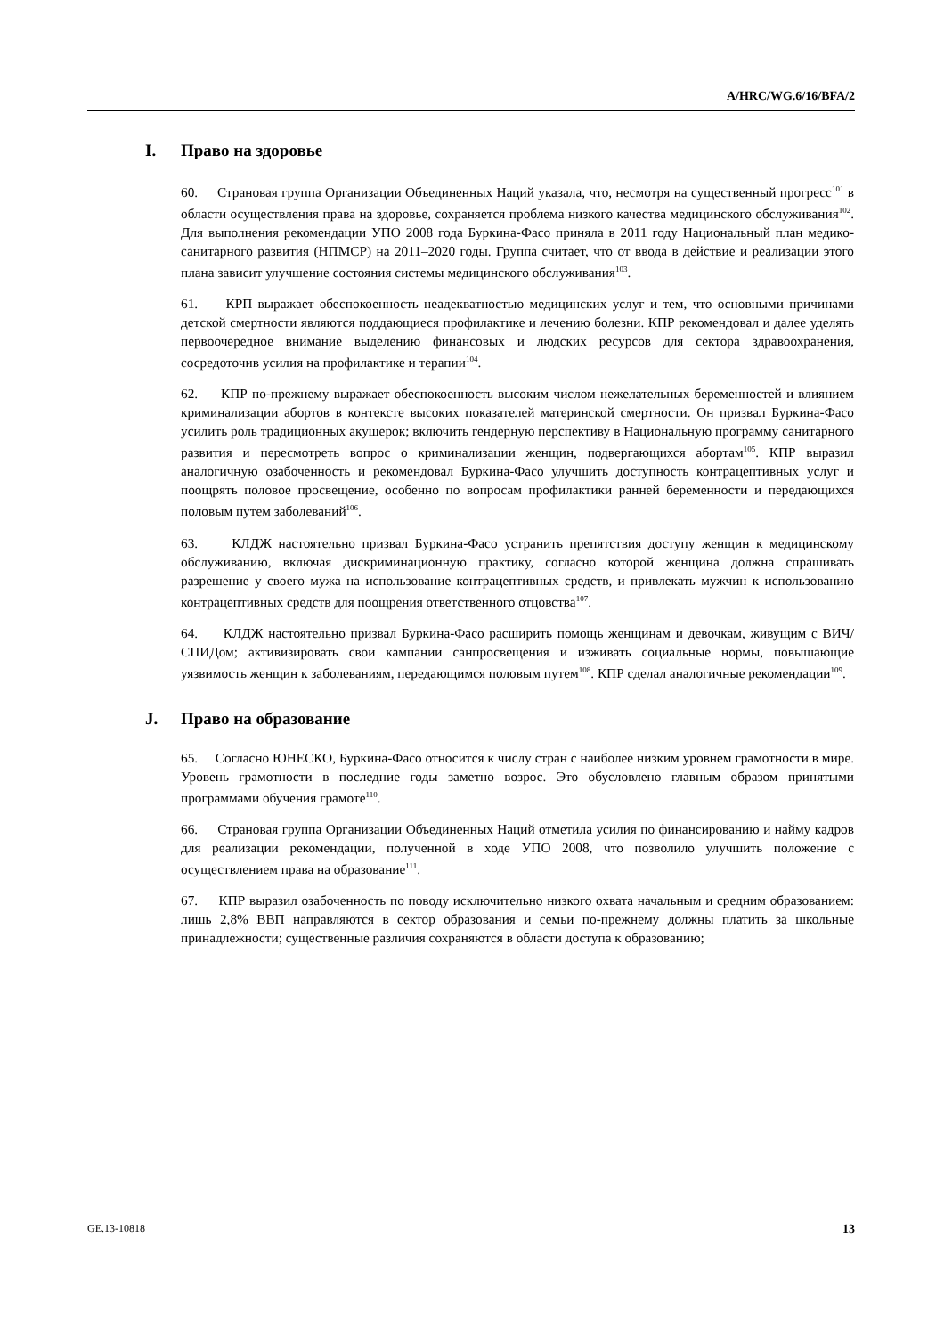A/HRC/WG.6/16/BFA/2
I. Право на здоровье
60. Страновая группа Организации Объединенных Наций указала, что, несмотря на существенный прогресс<sup>101</sup> в области осуществления права на здоровье, сохраняется проблема низкого качества медицинского обслуживания<sup>102</sup>. Для выполнения рекомендации УПО 2008 года Буркина-Фасо приняла в 2011 году Национальный план медико-санитарного развития (НПМСР) на 2011–2020 годы. Группа считает, что от ввода в действие и реализации этого плана зависит улучшение состояния системы медицинского обслуживания<sup>103</sup>.
61. КРП выражает обеспокоенность неадекватностью медицинских услуг и тем, что основными причинами детской смертности являются поддающиеся профилактике и лечению болезни. КПР рекомендовал и далее уделять первоочередное внимание выделению финансовых и людских ресурсов для сектора здравоохранения, сосредоточив усилия на профилактике и терапии<sup>104</sup>.
62. КПР по-прежнему выражает обеспокоенность высоким числом нежелательных беременностей и влиянием криминализации абортов в контексте высоких показателей материнской смертности. Он призвал Буркина-Фасо усилить роль традиционных акушерок; включить гендерную перспективу в Национальную программу санитарного развития и пересмотреть вопрос о криминализации женщин, подвергающихся абортам<sup>105</sup>. КПР выразил аналогичную озабоченность и рекомендовал Буркина-Фасо улучшить доступность контрацептивных услуг и поощрять половое просвещение, особенно по вопросам профилактики ранней беременности и передающихся половым путем заболеваний<sup>106</sup>.
63. КЛДЖ настоятельно призвал Буркина-Фасо устранить препятствия доступу женщин к медицинскому обслуживанию, включая дискриминационную практику, согласно которой женщина должна спрашивать разрешение у своего мужа на использование контрацептивных средств, и привлекать мужчин к использованию контрацептивных средств для поощрения ответственного отцовства<sup>107</sup>.
64. КЛДЖ настоятельно призвал Буркина-Фасо расширить помощь женщинам и девочкам, живущим с ВИЧ/СПИДом; активизировать свои кампании санпросвещения и изживать социальные нормы, повышающие уязвимость женщин к заболеваниям, передающимся половым путем<sup>108</sup>. КПР сделал аналогичные рекомендации<sup>109</sup>.
J. Право на образование
65. Согласно ЮНЕСКО, Буркина-Фасо относится к числу стран с наиболее низким уровнем грамотности в мире. Уровень грамотности в последние годы заметно возрос. Это обусловлено главным образом принятыми программами обучения грамоте<sup>110</sup>.
66. Страновая группа Организации Объединенных Наций отметила усилия по финансированию и найму кадров для реализации рекомендации, полученной в ходе УПО 2008, что позволило улучшить положение с осуществлением права на образование<sup>111</sup>.
67. КПР выразил озабоченность по поводу исключительно низкого охвата начальным и средним образованием: лишь 2,8% ВВП направляются в сектор образования и семьи по-прежнему должны платить за школьные принадлежности; существенные различия сохраняются в области доступа к образованию;
GE.13-10818 13